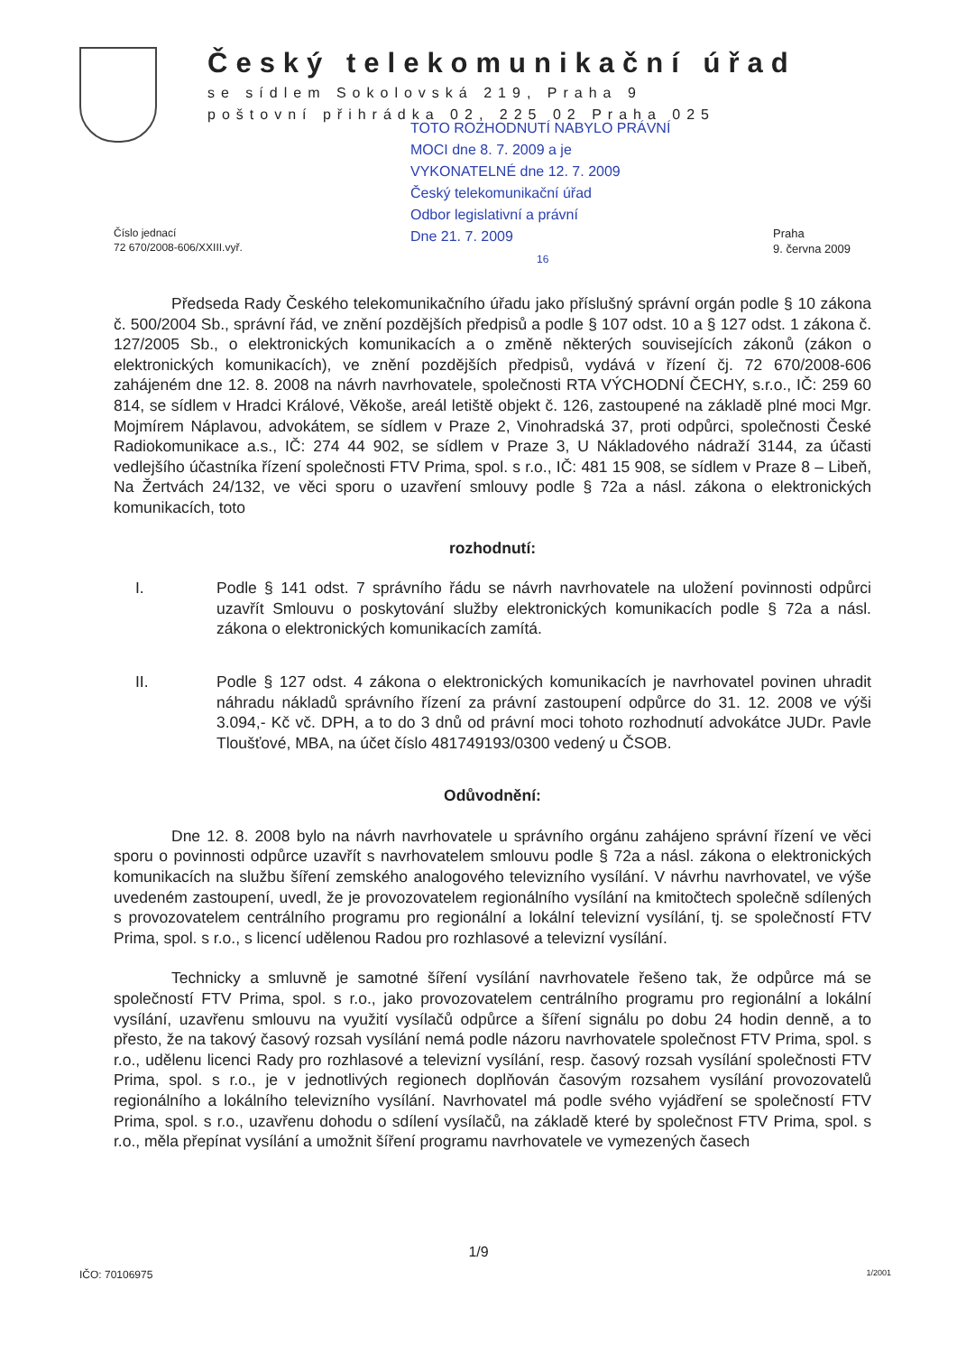Český telekomunikační úřad
se sídlem Sokolovská 219, Praha 9
poštovní přihrádka 02, 225 02 Praha 025
TOTO ROZHODNUTÍ NABYLO PRÁVNÍ
MOCI dne 8. 7. 2009 a je
VYKONATELNÉ dne 12. 7. 2009
Český telekomunikační úřad
Odbor legislativní a právní
Dne 21. 7. 2009
16
Číslo jednací
72 670/2008-606/XXIII.vyř.
Praha
9. června 2009
Předseda Rady Českého telekomunikačního úřadu jako příslušný správní orgán podle § 10 zákona č. 500/2004 Sb., správní řád, ve znění pozdějších předpisů a podle § 107 odst. 10 a § 127 odst. 1 zákona č. 127/2005 Sb., o elektronických komunikacích a o změně některých souvisejících zákonů (zákon o elektronických komunikacích), ve znění pozdějších předpisů, vydává v řízení čj. 72 670/2008-606 zahájeném dne 12. 8. 2008 na návrh navrhovatele, společnosti RTA VÝCHODNÍ ČECHY, s.r.o., IČ: 259 60 814, se sídlem v Hradci Králové, Věkoše, areál letiště objekt č. 126, zastoupené na základě plné moci Mgr. Mojmírem Náplavou, advokátem, se sídlem v Praze 2, Vinohradská 37, proti odpůrci, společnosti České Radiokomunikace a.s., IČ: 274 44 902, se sídlem v Praze 3, U Nákladového nádraží 3144, za účasti vedlejšího účastníka řízení společnosti FTV Prima, spol. s r.o., IČ: 481 15 908, se sídlem v Praze 8 – Libeň, Na Žertvách 24/132, ve věci sporu o uzavření smlouvy podle § 72a a násl. zákona o elektronických komunikacích, toto
rozhodnutí:
I. Podle § 141 odst. 7 správního řádu se návrh navrhovatele na uložení povinnosti odpůrci uzavřít Smlouvu o poskytování služby elektronických komunikacích podle § 72a a násl. zákona o elektronických komunikacích zamítá.
II. Podle § 127 odst. 4 zákona o elektronických komunikacích je navrhovatel povinen uhradit náhradu nákladů správního řízení za právní zastoupení odpůrce do 31. 12. 2008 ve výši 3.094,- Kč vč. DPH, a to do 3 dnů od právní moci tohoto rozhodnutí advokátce JUDr. Pavle Tloušťové, MBA, na účet číslo 481749193/0300 vedený u ČSOB.
Odůvodnění:
Dne 12. 8. 2008 bylo na návrh navrhovatele u správního orgánu zahájeno správní řízení ve věci sporu o povinnosti odpůrce uzavřít s navrhovatelem smlouvu podle § 72a a násl. zákona o elektronických komunikacích na službu šíření zemského analogového televizního vysílání. V návrhu navrhovatel, ve výše uvedeném zastoupení, uvedl, že je provozovatelem regionálního vysílání na kmitočtech společně sdílených s provozovatelem centrálního programu pro regionální a lokální televizní vysílání, tj. se společností FTV Prima, spol. s r.o., s licencí udělenou Radou pro rozhlasové a televizní vysílání.
Technicky a smluvně je samotné šíření vysílání navrhovatele řešeno tak, že odpůrce má se společností FTV Prima, spol. s r.o., jako provozovatelem centrálního programu pro regionální a lokální vysílání, uzavřenu smlouvu na využití vysílačů odpůrce a šíření signálu po dobu 24 hodin denně, a to přesto, že na takový časový rozsah vysílání nemá podle názoru navrhovatele společnost FTV Prima, spol. s r.o., udělenu licenci Rady pro rozhlasové a televizní vysílání, resp. časový rozsah vysílání společnosti FTV Prima, spol. s r.o., je v jednotlivých regionech doplňován časovým rozsahem vysílání provozovatelů regionálního a lokálního televizního vysílání. Navrhovatel má podle svého vyjádření se společností FTV Prima, spol. s r.o., uzavřenu dohodu o sdílení vysílačů, na základě které by společnost FTV Prima, spol. s r.o., měla přepínat vysílání a umožnit šíření programu navrhovatele ve vymezených časech
1/9
IČO: 70106975 1/2001